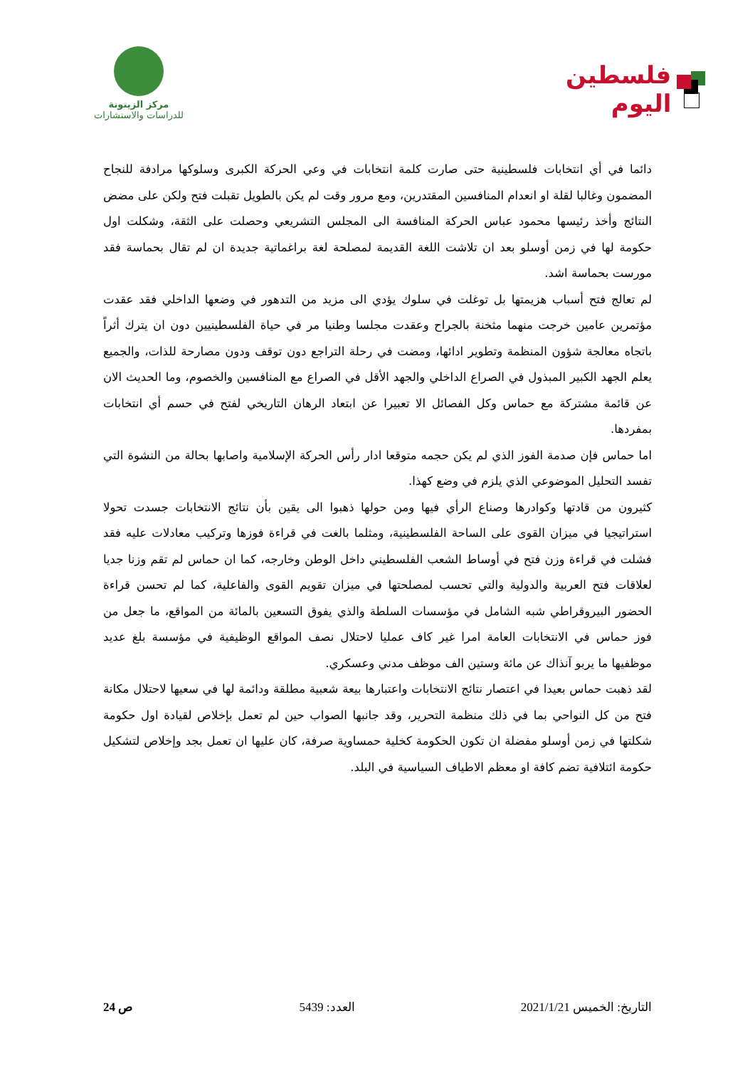فلسطين اليوم
مركز الزيتونة
للدراسات والاستشارات
دائما في أي انتخابات فلسطينية حتى صارت كلمة انتخابات في وعي الحركة الكبرى وسلوكها مرادفة للنجاح المضمون وغالبا لقلة او انعدام المنافسين المقتدرين، ومع مرور وقت لم يكن بالطويل تقبلت فتح ولكن على مضض النتائج وأخذ رئيسها محمود عباس الحركة المنافسة الى المجلس التشريعي وحصلت على الثقة، وشكلت اول حكومة لها في زمن أوسلو بعد ان تلاشت اللغة القديمة لمصلحة لغة براغماتية جديدة ان لم تقال بحماسة فقد مورست بحماسة اشد.
لم تعالج فتح أسباب هزيمتها بل توغلت في سلوك يؤدي الى مزيد من التدهور في وضعها الداخلي فقد عقدت مؤتمرين عامين خرجت منهما مثخنة بالجراح وعقدت مجلسا وطنيا مر في حياة الفلسطينيين دون ان يترك أثراً باتجاه معالجة شؤون المنظمة وتطوير ادائها، ومضت في رحلة التراجع دون توقف ودون مصارحة للذات، والجميع يعلم الجهد الكبير المبذول في الصراع الداخلي والجهد الأقل في الصراع مع المنافسين والخصوم، وما الحديث الان عن قائمة مشتركة مع حماس وكل الفصائل الا تعبيرا عن ابتعاد الرهان التاريخي لفتح في حسم أي انتخابات بمفردها.
اما حماس فإن صدمة الفوز الذي لم يكن حجمه متوقعا ادار رأس الحركة الإسلامية واصابها بحالة من النشوة التي تفسد التحليل الموضوعي الذي يلزم في وضع كهذا.
كثيرون من قادتها وكوادرها وصناع الرأي فيها ومن حولها ذهبوا الى يقين بأن نتائج الانتخابات جسدت تحولا استراتيجيا في ميزان القوى على الساحة الفلسطينية، ومثلما بالغت في قراءة فوزها وتركيب معادلات عليه فقد فشلت في قراءة وزن فتح في أوساط الشعب الفلسطيني داخل الوطن وخارجه، كما ان حماس لم تقم وزنا جديا لعلاقات فتح العربية والدولية والتي تحسب لمصلحتها في ميزان تقويم القوى والفاعلية، كما لم تحسن قراءة الحضور البيروقراطي شبه الشامل في مؤسسات السلطة والذي يفوق التسعين بالمائة من المواقع، ما جعل من فوز حماس في الانتخابات العامة امرا غير كاف عمليا لاحتلال نصف المواقع الوظيفية في مؤسسة بلغ عديد موظفيها ما يربو آنذاك عن مائة وستين الف موظف مدني وعسكري.
لقد ذهبت حماس بعيدا في اعتصار نتائج الانتخابات واعتبارها بيعة شعبية مطلقة ودائمة لها في سعيها لاحتلال مكانة فتح من كل النواحي بما في ذلك منظمة التحرير، وقد جانبها الصواب حين لم تعمل بإخلاص لقيادة اول حكومة شكلتها في زمن أوسلو مفضلة ان تكون الحكومة كخلية حمساوية صرفة، كان عليها ان تعمل بجد وإخلاص لتشكيل حكومة ائتلافية تضم كافة او معظم الاطياف السياسية في البلد.
التاريخ: الخميس 2021/1/21 العدد: 5439 ص 24